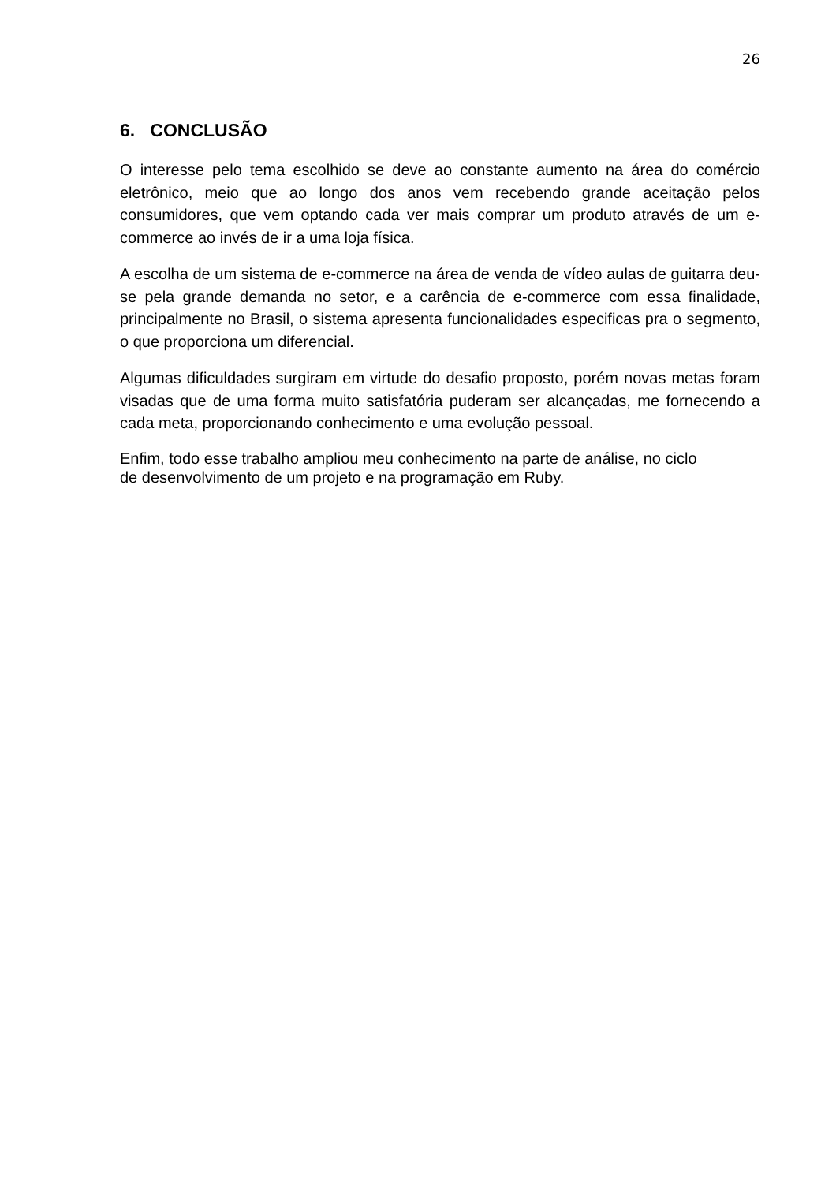26
6. CONCLUSÃO
O interesse pelo tema escolhido se deve ao constante aumento na área do comércio eletrônico, meio que ao longo dos anos vem recebendo grande aceitação pelos consumidores, que vem optando cada ver mais comprar um produto através de um e-commerce ao invés de ir a uma loja física.
A escolha de um sistema de e-commerce na área de venda de vídeo aulas de guitarra deu-se pela grande demanda no setor, e a carência de e-commerce com essa finalidade, principalmente no Brasil, o sistema apresenta funcionalidades especificas pra o segmento, o que proporciona um diferencial.
Algumas dificuldades surgiram em virtude do desafio proposto, porém novas metas foram visadas que de uma forma muito satisfatória puderam ser alcançadas, me fornecendo a cada meta, proporcionando conhecimento e uma evolução pessoal.
Enfim, todo esse trabalho ampliou meu conhecimento na parte de análise, no ciclo
de desenvolvimento de um projeto e na programação em Ruby.